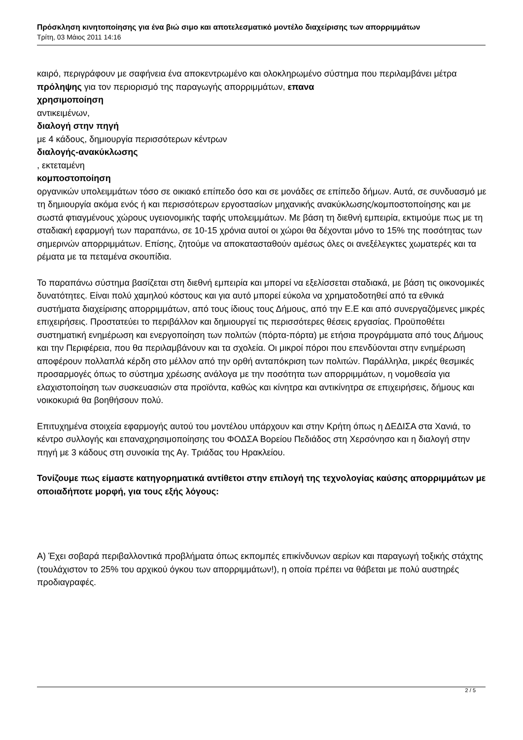Πρόσκληση κινητοποίησης για ένα βιώ σιμο και αποτελεσματικό μοντέλο διαχείρισης των απορριμμάτων
Τρίτη, 03 Μάιος 2011 14:16
καιρό, περιγράφουν με σαφήνεια ένα αποκεντρωμένο και ολοκληρωμένο σύστημα που περιλαμβάνει μέτρα πρόληψης για τον περιορισμό της παραγωγής απορριμμάτων, επανα
χρησιμοποίηση
αντικειμένων,
διαλογή στην πηγή
με 4 κάδους, δημιουργία περισσότερων κέντρων
διαλογής-ανακύκλωσης
, εκτεταμένη
κομποστοποίηση
οργανικών υπολειμμάτων τόσο σε οικιακό επίπεδο όσο και σε μονάδες σε επίπεδο δήμων. Αυτά, σε συνδυασμό με τη δημιουργία ακόμα ενός ή και περισσότερων εργοστασίων μηχανικής ανακύκλωσης/κομποστοποίησης και με σωστά φτιαγμένους χώρους υγειονομικής ταφής υπολειμμάτων. Με βάση τη διεθνή εμπειρία, εκτιμούμε πως με τη σταδιακή εφαρμογή των παραπάνω, σε 10-15 χρόνια αυτοί οι χώροι θα δέχονται μόνο το 15% της ποσότητας των σημερινών απορριμμάτων. Επίσης, ζητούμε να αποκατασταθούν αμέσως όλες οι ανεξέλεγκτες χωματερές και τα ρέματα με τα πεταμένα σκουπίδια.
Το παραπάνω σύστημα βασίζεται στη διεθνή εμπειρία και μπορεί να εξελίσσεται σταδιακά, με βάση τις οικονομικές δυνατότητες. Είναι πολύ χαμηλού κόστους και για αυτό μπορεί εύκολα να χρηματοδοτηθεί από τα εθνικά συστήματα διαχείρισης απορριμμάτων, από τους ίδιους τους Δήμους, από την Ε.Ε και από συνεργαζόμενες μικρές επιχειρήσεις. Προστατεύει το περιβάλλον και δημιουργεί τις περισσότερες θέσεις εργασίας. Προϋποθέτει συστηματική ενημέρωση και ενεργοποίηση των πολιτών (πόρτα-πόρτα) με ετήσια προγράμματα από τους Δήμους και την Περιφέρεια, που θα περιλαμβάνουν και τα σχολεία. Οι μικροί πόροι που επενδύονται στην ενημέρωση αποφέρουν πολλαπλά κέρδη στο μέλλον από την ορθή ανταπόκριση των πολιτών. Παράλληλα, μικρές θεσμικές προσαρμογές όπως το σύστημα χρέωσης ανάλογα με την ποσότητα των απορριμμάτων, η νομοθεσία για ελαχιστοποίηση των συσκευασιών στα προϊόντα, καθώς και κίνητρα και αντικίνητρα σε επιχειρήσεις, δήμους και νοικοκυριά θα βοηθήσουν πολύ.
Επιτυχημένα στοιχεία εφαρμογής αυτού του μοντέλου υπάρχουν και στην Κρήτη όπως η ΔΕΔΙΣΑ στα Χανιά, το κέντρο συλλογής και επαναχρησιμοποίησης του ΦΟΔΣΑ Βορείου Πεδιάδος στη Χερσόνησο και η διαλογή στην πηγή με 3 κάδους στη συνοικία της Αγ. Τριάδας του Ηρακλείου.
Τονίζουμε πως είμαστε κατηγορηματικά αντίθετοι στην επιλογή της τεχνολογίας καύσης απορριμμάτων με οποιαδήποτε μορφή, για τους εξής λόγους:
Α) Έχει σοβαρά περιβαλλοντικά προβλήματα όπως εκπομπές επικίνδυνων αερίων και παραγωγή τοξικής στάχτης (τουλάχιστον το 25% του αρχικού όγκου των απορριμμάτων!), η οποία πρέπει να θάβεται με πολύ αυστηρές προδιαγραφές.
2 / 5